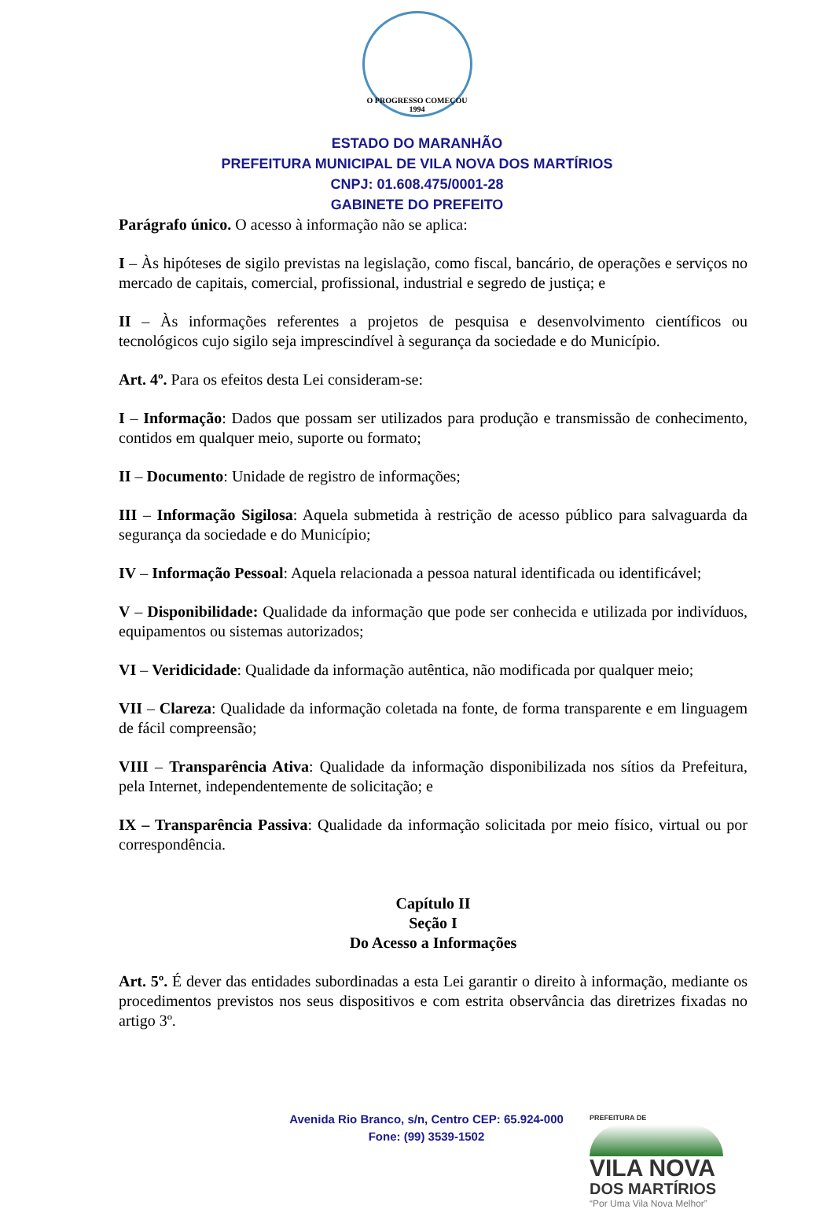O PROGRESSO COMEÇOU 1994
ESTADO DO MARANHÃO
PREFEITURA MUNICIPAL DE VILA NOVA DOS MARTÍRIOS
CNPJ: 01.608.475/0001-28
GABINETE DO PREFEITO
Parágrafo único. O acesso à informação não se aplica:
I – Às hipóteses de sigilo previstas na legislação, como fiscal, bancário, de operações e serviços no mercado de capitais, comercial, profissional, industrial e segredo de justiça; e
II – Às informações referentes a projetos de pesquisa e desenvolvimento científicos ou tecnológicos cujo sigilo seja imprescindível à segurança da sociedade e do Município.
Art. 4º. Para os efeitos desta Lei consideram-se:
I – Informação: Dados que possam ser utilizados para produção e transmissão de conhecimento, contidos em qualquer meio, suporte ou formato;
II – Documento: Unidade de registro de informações;
III – Informação Sigilosa: Aquela submetida à restrição de acesso público para salvaguarda da segurança da sociedade e do Município;
IV – Informação Pessoal: Aquela relacionada a pessoa natural identificada ou identificável;
V – Disponibilidade: Qualidade da informação que pode ser conhecida e utilizada por indivíduos, equipamentos ou sistemas autorizados;
VI – Veridicidade: Qualidade da informação autêntica, não modificada por qualquer meio;
VII – Clareza: Qualidade da informação coletada na fonte, de forma transparente e em linguagem de fácil compreensão;
VIII – Transparência Ativa: Qualidade da informação disponibilizada nos sítios da Prefeitura, pela Internet, independentemente de solicitação; e
IX – Transparência Passiva: Qualidade da informação solicitada por meio físico, virtual ou por correspondência.
Capítulo II
Seção I
Do Acesso a Informações
Art. 5º. É dever das entidades subordinadas a esta Lei garantir o direito à informação, mediante os procedimentos previstos nos seus dispositivos e com estrita observância das diretrizes fixadas no artigo 3º.
Avenida Rio Branco, s/n, Centro CEP: 65.924-000
Fone: (99) 3539-1502
PREFEITURA DE
VILA NOVA
DOS MARTÍRIOS
“Por Uma Vila Nova Melhor”